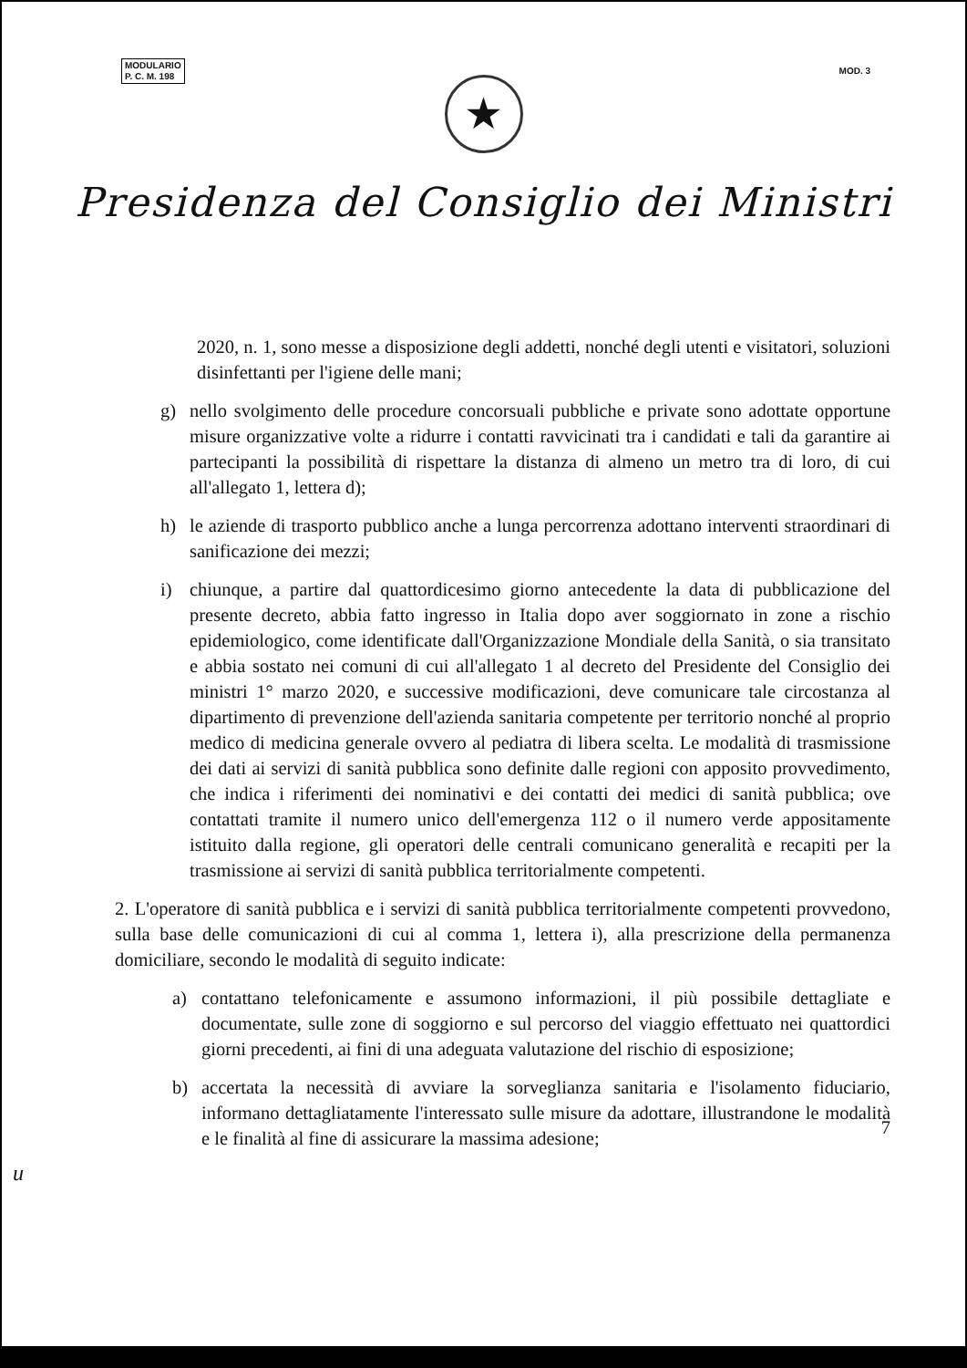MODULARIO
P. C. M. 198
MOD. 3
★
Presidenza del Consiglio dei Ministri
2020, n. 1, sono messe a disposizione degli addetti, nonché degli utenti e visitatori, soluzioni disinfettanti per l'igiene delle mani;
g) nello svolgimento delle procedure concorsuali pubbliche e private sono adottate opportune misure organizzative volte a ridurre i contatti ravvicinati tra i candidati e tali da garantire ai partecipanti la possibilità di rispettare la distanza di almeno un metro tra di loro, di cui all'allegato 1, lettera d);
h) le aziende di trasporto pubblico anche a lunga percorrenza adottano interventi straordinari di sanificazione dei mezzi;
i) chiunque, a partire dal quattordicesimo giorno antecedente la data di pubblicazione del presente decreto, abbia fatto ingresso in Italia dopo aver soggiornato in zone a rischio epidemiologico, come identificate dall'Organizzazione Mondiale della Sanità, o sia transitato e abbia sostato nei comuni di cui all'allegato 1 al decreto del Presidente del Consiglio dei ministri 1° marzo 2020, e successive modificazioni, deve comunicare tale circostanza al dipartimento di prevenzione dell'azienda sanitaria competente per territorio nonché al proprio medico di medicina generale ovvero al pediatra di libera scelta. Le modalità di trasmissione dei dati ai servizi di sanità pubblica sono definite dalle regioni con apposito provvedimento, che indica i riferimenti dei nominativi e dei contatti dei medici di sanità pubblica; ove contattati tramite il numero unico dell'emergenza 112 o il numero verde appositamente istituito dalla regione, gli operatori delle centrali comunicano generalità e recapiti per la trasmissione ai servizi di sanità pubblica territorialmente competenti.
2. L'operatore di sanità pubblica e i servizi di sanità pubblica territorialmente competenti provvedono, sulla base delle comunicazioni di cui al comma 1, lettera i), alla prescrizione della permanenza domiciliare, secondo le modalità di seguito indicate:
a) contattano telefonicamente e assumono informazioni, il più possibile dettagliate e documentate, sulle zone di soggiorno e sul percorso del viaggio effettuato nei quattordici giorni precedenti, ai fini di una adeguata valutazione del rischio di esposizione;
b) accertata la necessità di avviare la sorveglianza sanitaria e l'isolamento fiduciario, informano dettagliatamente l'interessato sulle misure da adottare, illustrandone le modalità e le finalità al fine di assicurare la massima adesione;
7
u